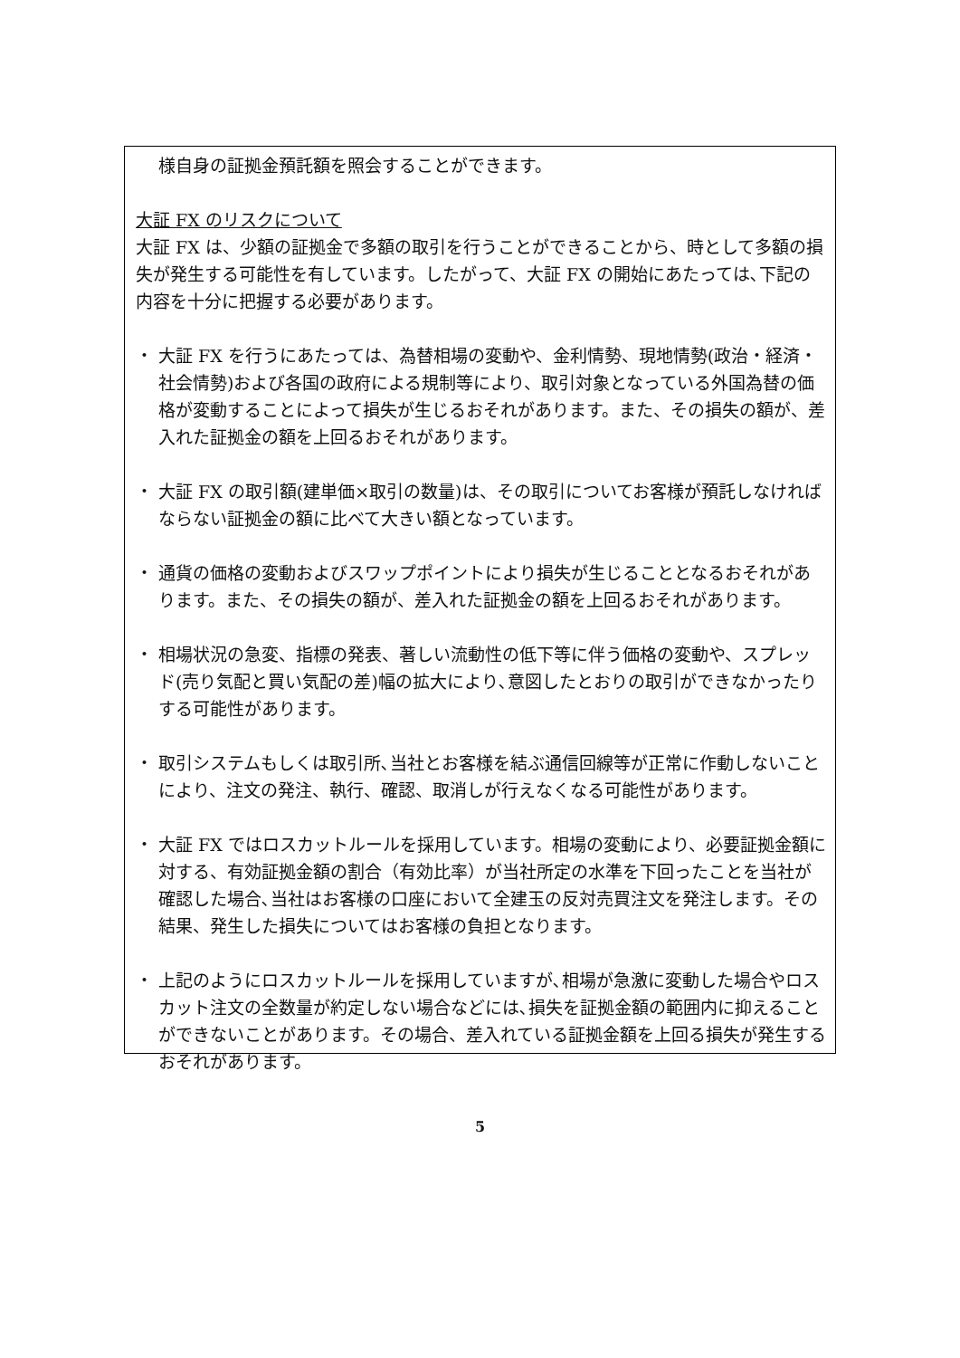様自身の証拠金預託額を照会することができます。
大証 FX のリスクについて
大証 FX は、少額の証拠金で多額の取引を行うことができることから、時として多額の損失が発生する可能性を有しています。したがって、大証 FX の開始にあたっては､下記の内容を十分に把握する必要があります。
・ 大証 FX を行うにあたっては、為替相場の変動や、金利情勢、現地情勢(政治・経済・社会情勢)および各国の政府による規制等により、取引対象となっている外国為替の価格が変動することによって損失が生じるおそれがあります。また、その損失の額が、差入れた証拠金の額を上回るおそれがあります。
・ 大証 FX の取引額(建単価×取引の数量)は、その取引についてお客様が預託しなければならない証拠金の額に比べて大きい額となっています。
・ 通貨の価格の変動およびスワップポイントにより損失が生じることとなるおそれがあります。また、その損失の額が、差入れた証拠金の額を上回るおそれがあります。
・ 相場状況の急変、指標の発表、著しい流動性の低下等に伴う価格の変動や、スプレッド(売り気配と買い気配の差)幅の拡大により､意図したとおりの取引ができなかったりする可能性があります。
・ 取引システムもしくは取引所､当社とお客様を結ぶ通信回線等が正常に作動しないことにより、注文の発注、執行、確認、取消しが行えなくなる可能性があります。
・ 大証 FX ではロスカットルールを採用しています。相場の変動により、必要証拠金額に対する、有効証拠金額の割合（有効比率）が当社所定の水準を下回ったことを当社が確認した場合､当社はお客様の口座において全建玉の反対売買注文を発注します。その結果、発生した損失についてはお客様の負担となります。
・ 上記のようにロスカットルールを採用していますが､相場が急激に変動した場合やロスカット注文の全数量が約定しない場合などには､損失を証拠金額の範囲内に抑えることができないことがあります。その場合、差入れている証拠金額を上回る損失が発生するおそれがあります。
5